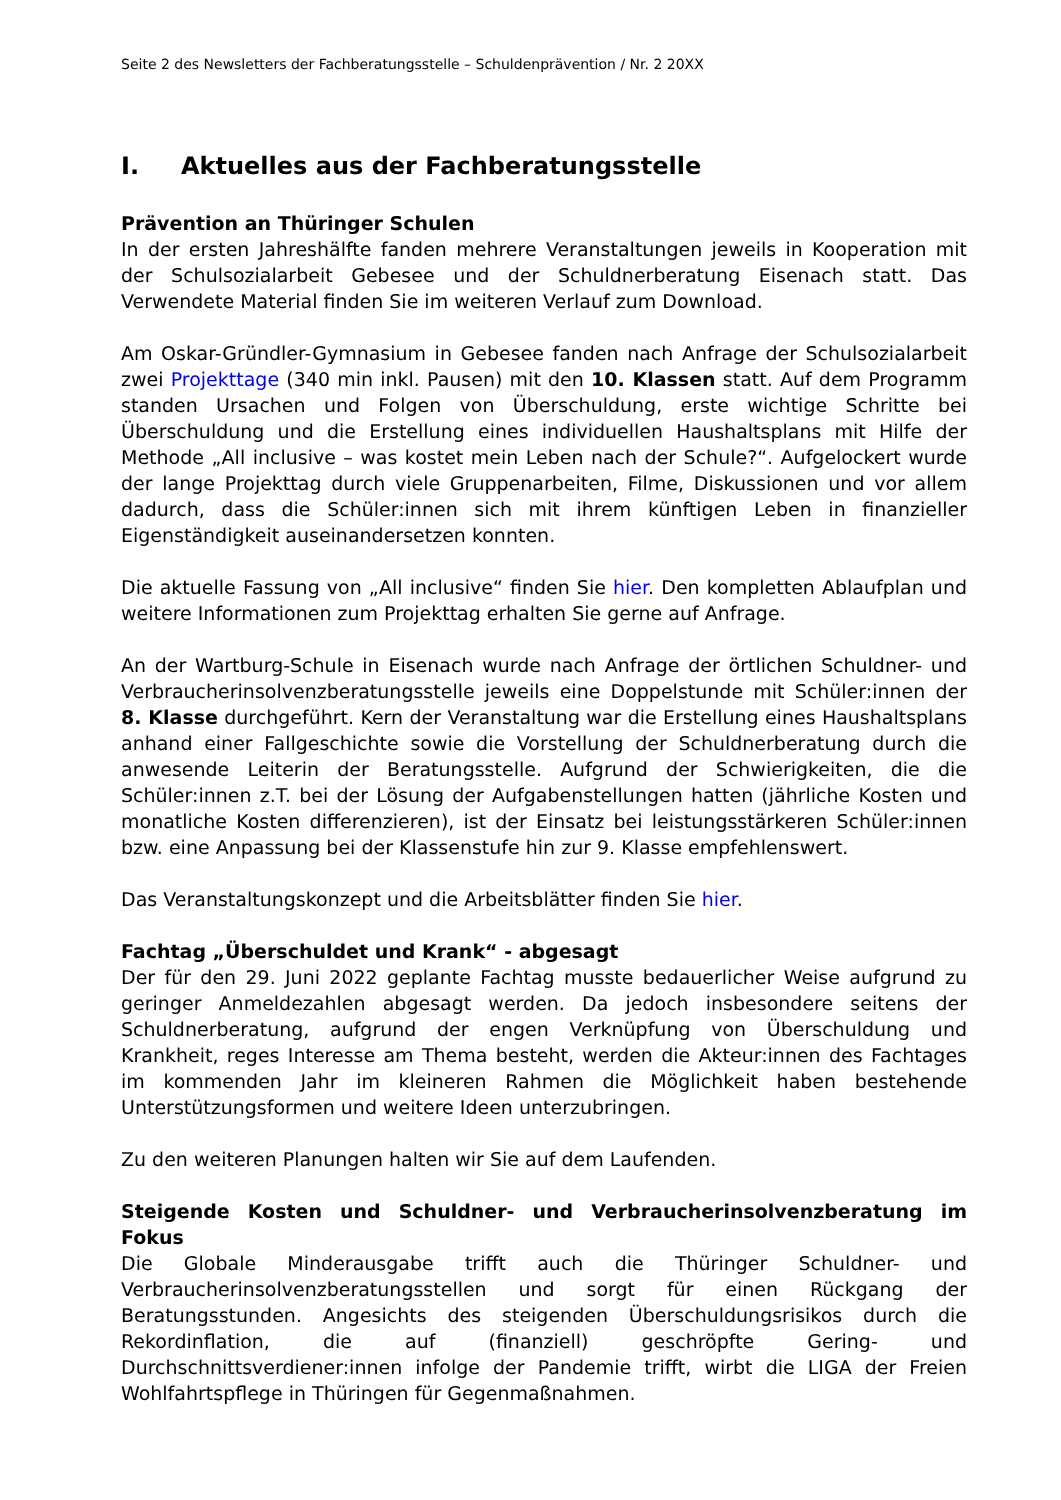Seite 2 des Newsletters der Fachberatungsstelle – Schuldenprävention / Nr. 2 20XX
I. Aktuelles aus der Fachberatungsstelle
Prävention an Thüringer Schulen
In der ersten Jahreshälfte fanden mehrere Veranstaltungen jeweils in Kooperation mit der Schulsozialarbeit Gebesee und der Schuldnerberatung Eisenach statt. Das Verwendete Material finden Sie im weiteren Verlauf zum Download.
Am Oskar-Gründler-Gymnasium in Gebesee fanden nach Anfrage der Schulsozialarbeit zwei Projekttage (340 min inkl. Pausen) mit den 10. Klassen statt. Auf dem Programm standen Ursachen und Folgen von Überschuldung, erste wichtige Schritte bei Überschuldung und die Erstellung eines individuellen Haushaltsplans mit Hilfe der Methode „All inclusive – was kostet mein Leben nach der Schule?“. Aufgelockert wurde der lange Projekttag durch viele Gruppenarbeiten, Filme, Diskussionen und vor allem dadurch, dass die Schüler:innen sich mit ihrem künftigen Leben in finanzieller Eigenständigkeit auseinandersetzen konnten.
Die aktuelle Fassung von „All inclusive“ finden Sie hier. Den kompletten Ablaufplan und weitere Informationen zum Projekttag erhalten Sie gerne auf Anfrage.
An der Wartburg-Schule in Eisenach wurde nach Anfrage der örtlichen Schuldner- und Verbraucherinsolvenzberatungsstelle jeweils eine Doppelstunde mit Schüler:innen der 8. Klasse durchgeführt. Kern der Veranstaltung war die Erstellung eines Haushaltsplans anhand einer Fallgeschichte sowie die Vorstellung der Schuldnerberatung durch die anwesende Leiterin der Beratungsstelle. Aufgrund der Schwierigkeiten, die die Schüler:innen z.T. bei der Lösung der Aufgabenstellungen hatten (jährliche Kosten und monatliche Kosten differenzieren), ist der Einsatz bei leistungsstärkeren Schüler:innen bzw. eine Anpassung bei der Klassenstufe hin zur 9. Klasse empfehlenswert.
Das Veranstaltungskonzept und die Arbeitsblätter finden Sie hier.
Fachtag „Überschuldet und Krank“ - abgesagt
Der für den 29. Juni 2022 geplante Fachtag musste bedauerlicher Weise aufgrund zu geringer Anmeldezahlen abgesagt werden. Da jedoch insbesondere seitens der Schuldnerberatung, aufgrund der engen Verknüpfung von Überschuldung und Krankheit, reges Interesse am Thema besteht, werden die Akteur:innen des Fachtages im kommenden Jahr im kleineren Rahmen die Möglichkeit haben bestehende Unterstützungsformen und weitere Ideen unterzubringen.
Zu den weiteren Planungen halten wir Sie auf dem Laufenden.
Steigende Kosten und Schuldner- und Verbraucherinsolvenzberatung im Fokus
Die Globale Minderausgabe trifft auch die Thüringer Schuldner- und Verbraucherinsolvenzberatungsstellen und sorgt für einen Rückgang der Beratungsstunden. Angesichts des steigenden Überschuldungsrisikos durch die Rekordinflation, die auf (finanziell) geschröpfte Gering- und Durchschnittsverdiener:innen infolge der Pandemie trifft, wirbt die LIGA der Freien Wohlfahrtspflege in Thüringen für Gegenmaßnahmen.